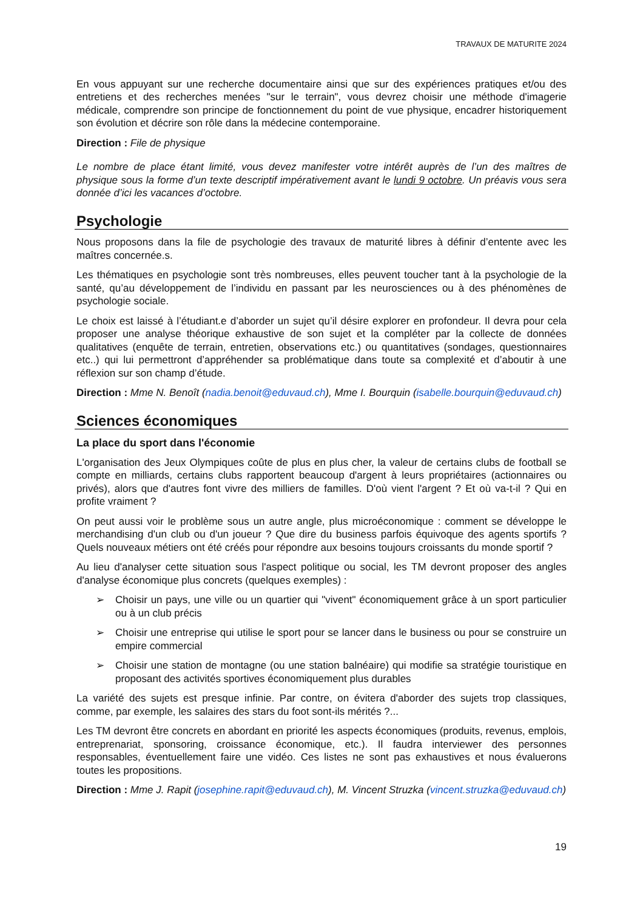TRAVAUX DE MATURITE 2024
En vous appuyant sur une recherche documentaire ainsi que sur des expériences pratiques et/ou des entretiens et des recherches menées "sur le terrain", vous devrez choisir une méthode d'imagerie médicale, comprendre son principe de fonctionnement du point de vue physique, encadrer historiquement son évolution et décrire son rôle dans la médecine contemporaine.
Direction : File de physique
Le nombre de place étant limité, vous devez manifester votre intérêt auprès de l’un des maîtres de physique sous la forme d’un texte descriptif impérativement avant le lundi 9 octobre. Un préavis vous sera donnée d’ici les vacances d’octobre.
Psychologie
Nous proposons dans la file de psychologie des travaux de maturité libres à définir d’entente avec les maîtres concernée.s.
Les thématiques en psychologie sont très nombreuses, elles peuvent toucher tant à la psychologie de la santé, qu’au développement de l’individu en passant par les neurosciences ou à des phénomènes de psychologie sociale.
Le choix est laissé à l’étudiant.e d’aborder un sujet qu’il désire explorer en profondeur. Il devra pour cela proposer une analyse théorique exhaustive de son sujet et la compléter par la collecte de données qualitatives (enquête de terrain, entretien, observations etc.) ou quantitatives (sondages, questionnaires etc..) qui lui permettront d’appréhender sa problématique dans toute sa complexité et d’aboutir à une réflexion sur son champ d’étude.
Direction : Mme N. Benoît (nadia.benoit@eduvaud.ch), Mme I. Bourquin (isabelle.bourquin@eduvaud.ch)
Sciences économiques
La place du sport dans l'économie
L'organisation des Jeux Olympiques coûte de plus en plus cher, la valeur de certains clubs de football se compte en milliards, certains clubs rapportent beaucoup d'argent à leurs propriétaires (actionnaires ou privés), alors que d'autres font vivre des milliers de familles. D'où vient l'argent ? Et où va-t-il ? Qui en profite vraiment ?
On peut aussi voir le problème sous un autre angle, plus microéconomique : comment se développe le merchandising d'un club ou d'un joueur ? Que dire du business parfois équivoque des agents sportifs ? Quels nouveaux métiers ont été créés pour répondre aux besoins toujours croissants du monde sportif ?
Au lieu d'analyser cette situation sous l'aspect politique ou social, les TM devront proposer des angles d'analyse économique plus concrets (quelques exemples) :
➢ Choisir un pays, une ville ou un quartier qui "vivent" économiquement grâce à un sport particulier ou à un club précis
➢ Choisir une entreprise qui utilise le sport pour se lancer dans le business ou pour se construire un empire commercial
➢ Choisir une station de montagne (ou une station balnéaire) qui modifie sa stratégie touristique en proposant des activités sportives économiquement plus durables
La variété des sujets est presque infinie. Par contre, on évitera d'aborder des sujets trop classiques, comme, par exemple, les salaires des stars du foot sont-ils mérités ?...
Les TM devront être concrets en abordant en priorité les aspects économiques (produits, revenus, emplois, entreprenariat, sponsoring, croissance économique, etc.). Il faudra interviewer des personnes responsables, éventuellement faire une vidéo. Ces listes ne sont pas exhaustives et nous évaluerons toutes les propositions.
Direction : Mme J. Rapit (josephine.rapit@eduvaud.ch), M. Vincent Struzka (vincent.struzka@eduvaud.ch)
19